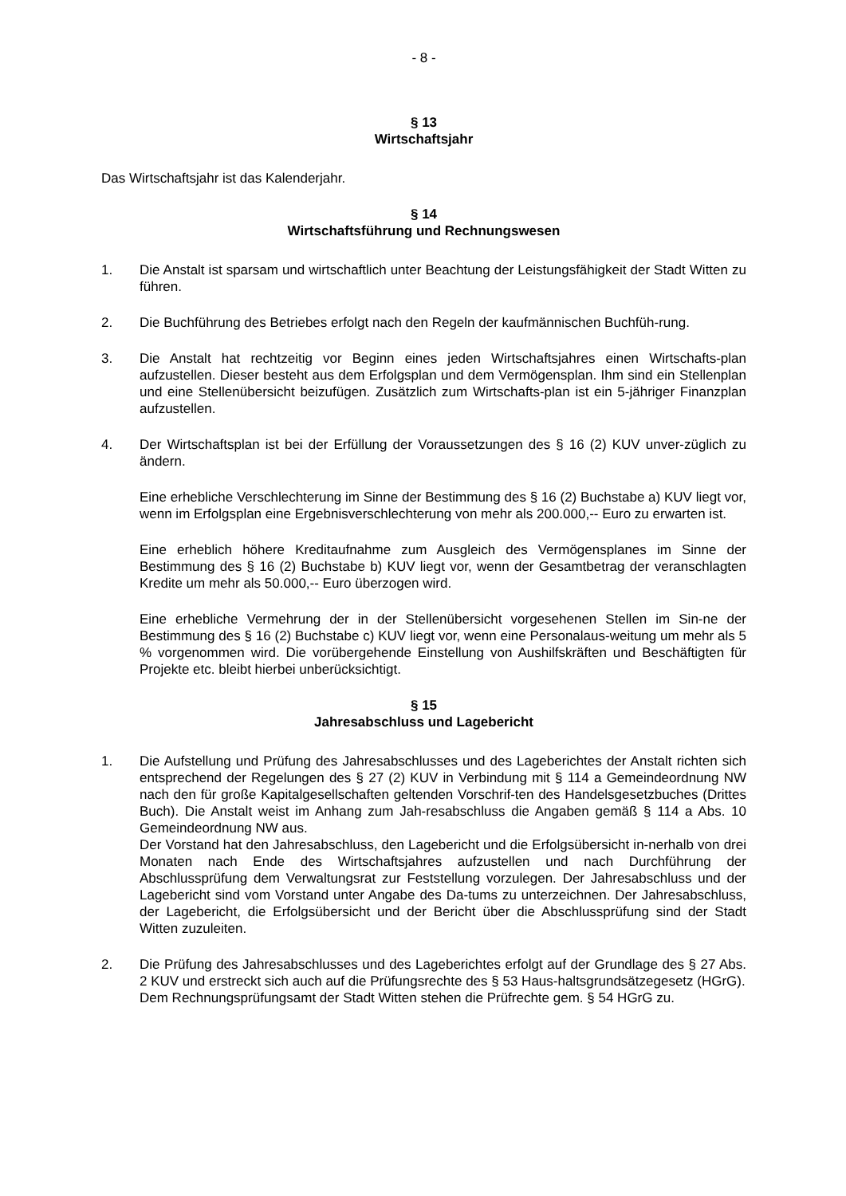- 8 -
§ 13
Wirtschaftsjahr
Das Wirtschaftsjahr ist das Kalenderjahr.
§ 14
Wirtschaftsführung und Rechnungswesen
1. Die Anstalt ist sparsam und wirtschaftlich unter Beachtung der Leistungsfähigkeit der Stadt Witten zu führen.
2. Die Buchführung des Betriebes erfolgt nach den Regeln der kaufmännischen Buchfüh-rung.
3. Die Anstalt hat rechtzeitig vor Beginn eines jeden Wirtschaftsjahres einen Wirtschafts-plan aufzustellen. Dieser besteht aus dem Erfolgsplan und dem Vermögensplan. Ihm sind ein Stellenplan und eine Stellenübersicht beizufügen. Zusätzlich zum Wirtschafts-plan ist ein 5-jähriger Finanzplan aufzustellen.
4. Der Wirtschaftsplan ist bei der Erfüllung der Voraussetzungen des § 16 (2) KUV unver-züglich zu ändern.
Eine erhebliche Verschlechterung im Sinne der Bestimmung des § 16 (2) Buchstabe a) KUV liegt vor, wenn im Erfolgsplan eine Ergebnisverschlechterung von mehr als 200.000,-- Euro zu erwarten ist.
Eine erheblich höhere Kreditaufnahme zum Ausgleich des Vermögensplanes im Sinne der Bestimmung des § 16 (2) Buchstabe b) KUV liegt vor, wenn der Gesamtbetrag der veranschlagten Kredite um mehr als 50.000,-- Euro überzogen wird.
Eine erhebliche Vermehrung der in der Stellenübersicht vorgesehenen Stellen im Sin-ne der Bestimmung des § 16 (2) Buchstabe c) KUV liegt vor, wenn eine Personalaus-weitung um mehr als 5 % vorgenommen wird. Die vorübergehende Einstellung von Aushilfskräften und Beschäftigten für Projekte etc. bleibt hierbei unberücksichtigt.
§ 15
Jahresabschluss und Lagebericht
1. Die Aufstellung und Prüfung des Jahresabschlusses und des Lageberichtes der Anstalt richten sich entsprechend der Regelungen des § 27 (2) KUV in Verbindung mit § 114 a Gemeindeordnung NW nach den für große Kapitalgesellschaften geltenden Vorschrif-ten des Handelsgesetzbuches (Drittes Buch). Die Anstalt weist im Anhang zum Jah-resabschluss die Angaben gemäß § 114 a Abs. 10 Gemeindeordnung NW aus.
Der Vorstand hat den Jahresabschluss, den Lagebericht und die Erfolgsübersicht in-nerhalb von drei Monaten nach Ende des Wirtschaftsjahres aufzustellen und nach Durchführung der Abschlussprüfung dem Verwaltungsrat zur Feststellung vorzulegen. Der Jahresabschluss und der Lagebericht sind vom Vorstand unter Angabe des Da-tums zu unterzeichnen. Der Jahresabschluss, der Lagebericht, die Erfolgsübersicht und der Bericht über die Abschlussprüfung sind der Stadt Witten zuzuleiten.
2. Die Prüfung des Jahresabschlusses und des Lageberichtes erfolgt auf der Grundlage des § 27 Abs. 2 KUV und erstreckt sich auch auf die Prüfungsrechte des § 53 Haus-haltsgrundsätzegesetz (HGrG).
Dem Rechnungsprüfungsamt der Stadt Witten stehen die Prüfrechte gem. § 54 HGrG zu.